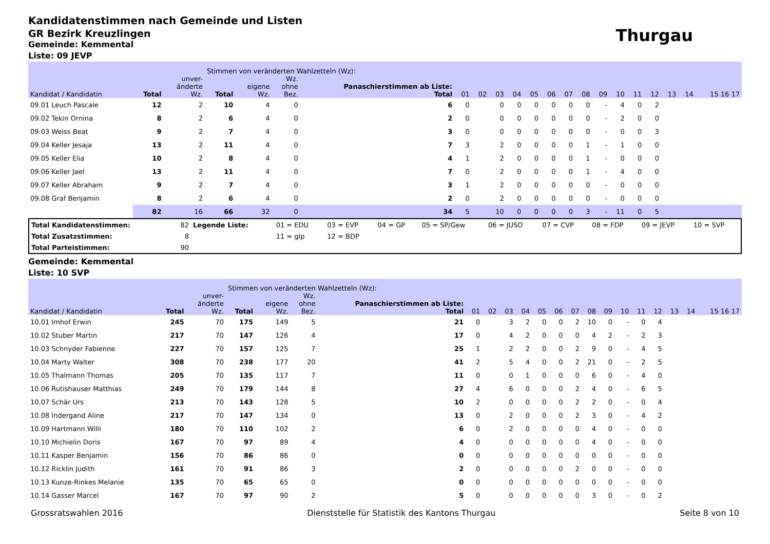Kandidatenstimmen nach Gemeinde und Listen
GR Bezirk Kreuzlingen
Thurgau
Gemeinde: Kemmental
Liste: 09 JEVP
| | | | Stimmen von veränderten Wahlzetteln (Wz): | | | | | | | | | | | | | | | | | | |
| --- | --- | --- | --- | --- | --- | --- | --- | --- | --- | --- | --- | --- | --- | --- | --- | --- | --- | --- | --- | --- | --- |
| Kandidat / Kandidatin | Total | unver- änderte Wz. | Total | eigene Wz. | Wz. ohne Bez. | Panaschierstimmen ab Liste: Total | 01 | 02 | 03 | 04 | 05 | 06 | 07 | 08 | 09 | 10 | 11 | 12 | 13 | 14 | 15 16 17 |
| 09.01 Leuch Pascale | 12 | 2 | 10 | 4 | 0 | 6 | 0 | | 0 | 0 | 0 | 0 | 0 | 0 | - | 4 | 0 | 2 | | | |
| 09.02 Tekin Ornina | 8 | 2 | 6 | 4 | 0 | 2 | 0 | | 0 | 0 | 0 | 0 | 0 | 0 | - | 2 | 0 | 0 | | | |
| 09.03 Weiss Beat | 9 | 2 | 7 | 4 | 0 | 3 | 0 | | 0 | 0 | 0 | 0 | 0 | 0 | - | 0 | 0 | 3 | | | |
| 09.04 Keller Jesaja | 13 | 2 | 11 | 4 | 0 | 7 | 3 | | 2 | 0 | 0 | 0 | 0 | 1 | - | 1 | 0 | 0 | | | |
| 09.05 Keller Elia | 10 | 2 | 8 | 4 | 0 | 4 | 1 | | 2 | 0 | 0 | 0 | 0 | 1 | - | 0 | 0 | 0 | | | |
| 09.06 Keller Jael | 13 | 2 | 11 | 4 | 0 | 7 | 0 | | 2 | 0 | 0 | 0 | 0 | 1 | - | 4 | 0 | 0 | | | |
| 09.07 Keller Abraham | 9 | 2 | 7 | 4 | 0 | 3 | 1 | | 2 | 0 | 0 | 0 | 0 | 0 | - | 0 | 0 | 0 | | | |
| 09.08 Graf Benjamin | 8 | 2 | 6 | 4 | 0 | 2 | 0 | | 2 | 0 | 0 | 0 | 0 | 0 | - | 0 | 0 | 0 | | | |
| | 82 | 16 | 66 | 32 | 0 | 34 | 5 | | 10 | 0 | 0 | 0 | 0 | 3 | - | 11 | 0 | 5 | | | |
| Total Kandidatenstimmen: | 82 | Legende Liste: | 01 = EDU | 03 = EVP | 04 = GP | 05 = SP/Gew | 06 = JUSO | 07 = CVP | 08 = FDP | 09 = JEVP | 10 = SVP |
| Total Zusatzstimmen: | 8 | | 11 = glp | 12 = BDP | | | | | | | |
| Total Parteistimmen: | 90 | | | | | | | | | | |
Gemeinde: Kemmental
Liste: 10 SVP
| | | | Stimmen von veränderten Wahlzetteln (Wz): | | | | | | | | | | | | | | | | | | |
| --- | --- | --- | --- | --- | --- | --- | --- | --- | --- | --- | --- | --- | --- | --- | --- | --- | --- | --- | --- | --- | --- |
| Kandidat / Kandidatin | Total | unver- änderte Wz. | Total | eigene Wz. | Wz. ohne Bez. | Panaschierstimmen ab Liste: Total | 01 | 02 | 03 | 04 | 05 | 06 | 07 | 08 | 09 | 10 | 11 | 12 | 13 | 14 | 15 16 17 |
| 10.01 Imhof Erwin | 245 | 70 | 175 | 149 | 5 | 21 | 0 | | 3 | 2 | 0 | 0 | 2 | 10 | 0 | - | 0 | 4 | | | |
| 10.02 Stuber Martin | 217 | 70 | 147 | 126 | 4 | 17 | 0 | | 4 | 2 | 0 | 0 | 0 | 4 | 2 | - | 2 | 3 | | | |
| 10.03 Schnyder Fabienne | 227 | 70 | 157 | 125 | 7 | 25 | 1 | | 2 | 2 | 0 | 0 | 2 | 9 | 0 | - | 4 | 5 | | | |
| 10.04 Marty Walter | 308 | 70 | 238 | 177 | 20 | 41 | 2 | | 5 | 4 | 0 | 0 | 2 | 21 | 0 | - | 2 | 5 | | | |
| 10.05 Thalmann Thomas | 205 | 70 | 135 | 117 | 7 | 11 | 0 | | 0 | 1 | 0 | 0 | 0 | 6 | 0 | - | 4 | 0 | | | |
| 10.06 Rutishauser Matthias | 249 | 70 | 179 | 144 | 8 | 27 | 4 | | 6 | 0 | 0 | 0 | 2 | 4 | 0 | - | 6 | 5 | | | |
| 10.07 Schär Urs | 213 | 70 | 143 | 128 | 5 | 10 | 2 | | 0 | 0 | 0 | 0 | 2 | 2 | 0 | - | 0 | 4 | | | |
| 10.08 Indergand Aline | 217 | 70 | 147 | 134 | 0 | 13 | 0 | | 2 | 0 | 0 | 0 | 2 | 3 | 0 | - | 4 | 2 | | | |
| 10.09 Hartmann Willi | 180 | 70 | 110 | 102 | 2 | 6 | 0 | | 2 | 0 | 0 | 0 | 0 | 4 | 0 | - | 0 | 0 | | | |
| 10.10 Michielin Doris | 167 | 70 | 97 | 89 | 4 | 4 | 0 | | 0 | 0 | 0 | 0 | 0 | 4 | 0 | - | 0 | 0 | | | |
| 10.11 Kasper Benjamin | 156 | 70 | 86 | 86 | 0 | 0 | 0 | | 0 | 0 | 0 | 0 | 0 | 0 | 0 | - | 0 | 0 | | | |
| 10.12 Ricklin Judith | 161 | 70 | 91 | 86 | 3 | 2 | 0 | | 0 | 0 | 0 | 0 | 2 | 0 | 0 | - | 0 | 0 | | | |
| 10.13 Kunze-Rinkes Melanie | 135 | 70 | 65 | 65 | 0 | 0 | 0 | | 0 | 0 | 0 | 0 | 0 | 0 | 0 | - | 0 | 0 | | | |
| 10.14 Gasser Marcel | 167 | 70 | 97 | 90 | 2 | 5 | 0 | | 0 | 0 | 0 | 0 | 0 | 3 | 0 | - | 0 | 2 | | | |
Grossratswahlen 2016 Dienststelle für Statistik des Kantons Thurgau Seite 8 von 10